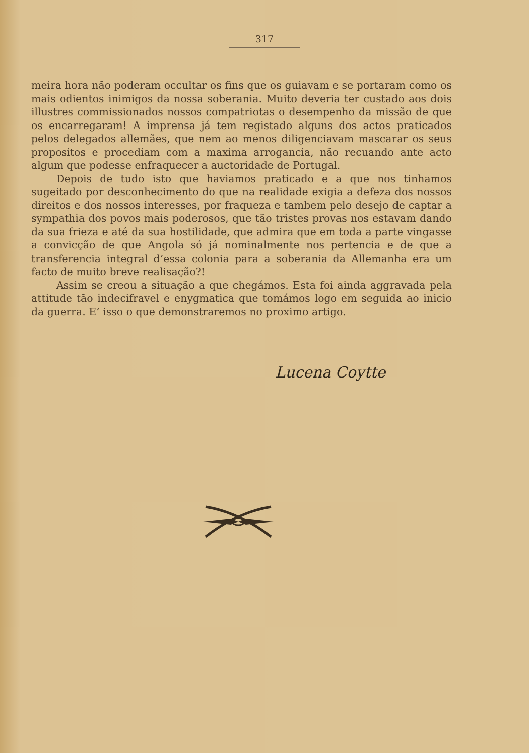317
meira hora não poderam occultar os fins que os guiavam e se portaram como os mais odientos inimigos da nossa soberania. Muito deveria ter custado aos dois illustres commissionados nossos compatriotas o desempenho da missão de que os encarregaram! A imprensa já tem registado alguns dos actos praticados pelos delegados allemães, que nem ao menos diligenciavam mascarar os seus propositos e procediam com a maxima arrogancia, não recuando ante acto algum que podesse enfraquecer a auctoridade de Portugal.
Depois de tudo isto que haviamos praticado e a que nos tinhamos sugeitado por desconhecimento do que na realidade exigia a defeza dos nossos direitos e dos nossos interesses, por fraqueza e tambem pelo desejo de captar a sympathia dos povos mais poderosos, que tão tristes provas nos estavam dando da sua frieza e até da sua hostilidade, que admira que em toda a parte vingasse a convicção de que Angola só já nominalmente nos pertencia e de que a transferencia integral d’essa colonia para a soberania da Allemanha era um facto de muito breve realisação?!
Assim se creou a situação a que chegámos. Esta foi ainda aggravada pela attitude tão indecifravel e enygmatica que tomámos logo em seguida ao inicio da guerra. E’ isso o que demonstraremos no proximo artigo.
Lucena Coytte